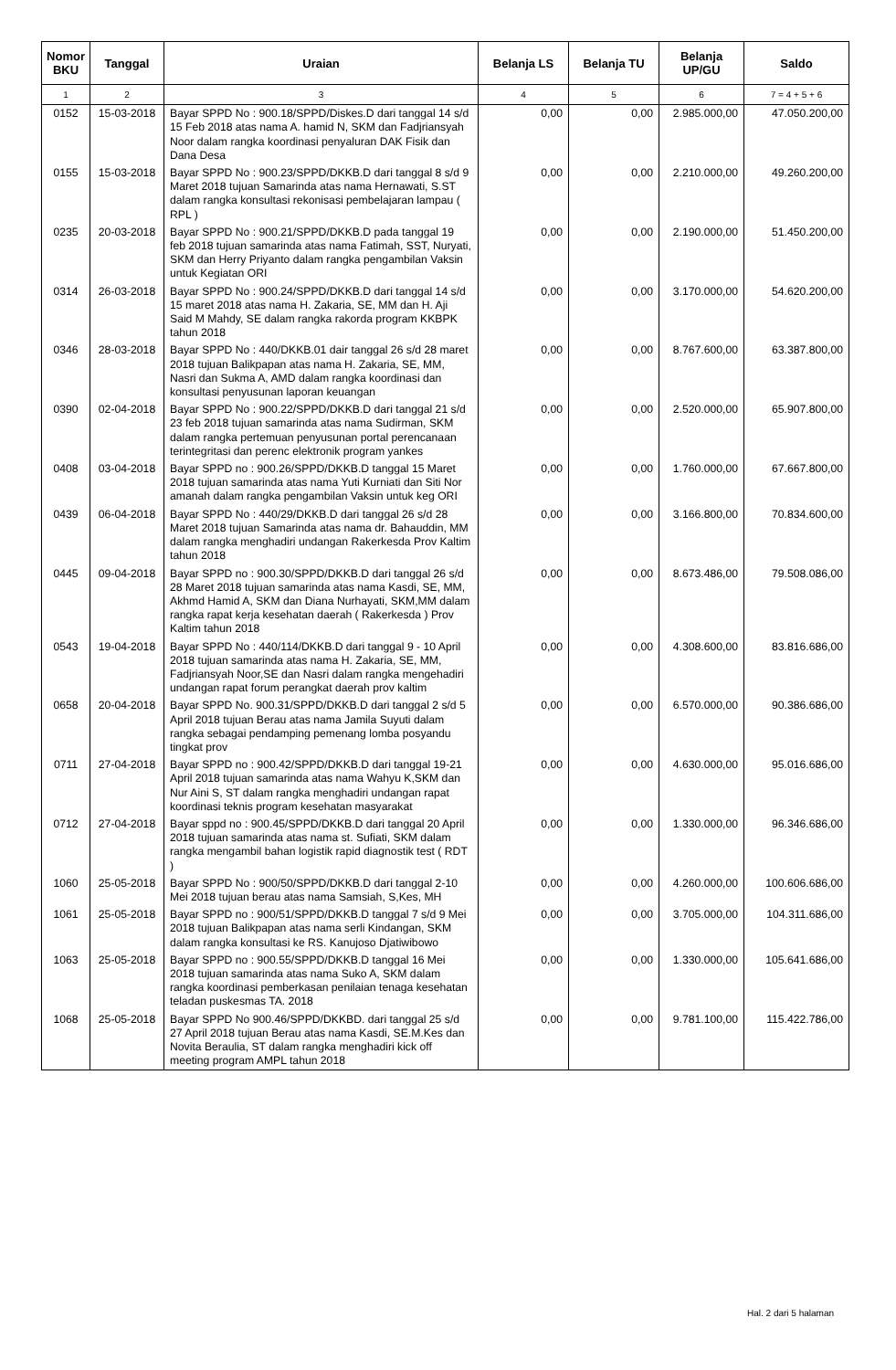| Nomor BKU | Tanggal | Uraian | Belanja LS | Belanja TU | Belanja UP/GU | Saldo |
| --- | --- | --- | --- | --- | --- | --- |
| 1 | 2 | 3 | 4 | 5 | 6 | 7 = 4 + 5 + 6 |
| 0152 | 15-03-2018 | Bayar SPPD No : 900.18/SPPD/Diskes.D dari tanggal 14 s/d 15 Feb 2018 atas nama A. hamid N, SKM dan Fadjriansyah Noor dalam rangka koordinasi penyaluran DAK Fisik dan Dana Desa | 0,00 | 0,00 | 2.985.000,00 | 47.050.200,00 |
| 0155 | 15-03-2018 | Bayar SPPD No : 900.23/SPPD/DKKB.D dari tanggal 8 s/d 9 Maret 2018 tujuan Samarinda atas nama Hernawati, S.ST dalam rangka konsultasi rekonisasi pembelajaran lampau ( RPL ) | 0,00 | 0,00 | 2.210.000,00 | 49.260.200,00 |
| 0235 | 20-03-2018 | Bayar SPPD No : 900.21/SPPD/DKKB.D pada tanggal 19 feb 2018 tujuan samarinda atas nama Fatimah, SST, Nuryati, SKM dan Herry Priyanto dalam rangka pengambilan Vaksin untuk Kegiatan ORI | 0,00 | 0,00 | 2.190.000,00 | 51.450.200,00 |
| 0314 | 26-03-2018 | Bayar SPPD No : 900.24/SPPD/DKKB.D dari tanggal 14 s/d 15 maret 2018 atas nama H. Zakaria, SE, MM dan H. Aji Said M Mahdy, SE dalam rangka rakorda program KKBPK tahun 2018 | 0,00 | 0,00 | 3.170.000,00 | 54.620.200,00 |
| 0346 | 28-03-2018 | Bayar SPPD No : 440/DKKB.01 dair tanggal 26 s/d 28 maret 2018 tujuan Balikpapan atas nama H. Zakaria, SE, MM, Nasri dan Sukma A, AMD dalam rangka koordinasi dan konsultasi penyusunan laporan keuangan | 0,00 | 0,00 | 8.767.600,00 | 63.387.800,00 |
| 0390 | 02-04-2018 | Bayar SPPD No : 900.22/SPPD/DKKB.D dari tanggal 21 s/d 23 feb 2018 tujuan samarinda atas nama Sudirman, SKM dalam rangka pertemuan penyusunan portal perencanaan terintegritasi dan perenc elektronik program yankes | 0,00 | 0,00 | 2.520.000,00 | 65.907.800,00 |
| 0408 | 03-04-2018 | Bayar SPPD no : 900.26/SPPD/DKKB.D tanggal 15 Maret 2018 tujuan samarinda atas nama Yuti Kurniati dan Siti Nor amanah dalam rangka pengambilan Vaksin untuk keg ORI | 0,00 | 0,00 | 1.760.000,00 | 67.667.800,00 |
| 0439 | 06-04-2018 | Bayar SPPD No : 440/29/DKKB.D dari tanggal 26 s/d 28 Maret 2018 tujuan Samarinda atas nama dr. Bahauddin, MM dalam rangka menghadiri undangan Rakerkesda Prov Kaltim tahun 2018 | 0,00 | 0,00 | 3.166.800,00 | 70.834.600,00 |
| 0445 | 09-04-2018 | Bayar SPPD no : 900.30/SPPD/DKKB.D dari tanggal 26 s/d 28 Maret 2018 tujuan samarinda atas nama Kasdi, SE, MM, Akhmd Hamid A, SKM dan Diana Nurhayati, SKM,MM dalam rangka rapat kerja kesehatan daerah ( Rakerkesda ) Prov Kaltim tahun 2018 | 0,00 | 0,00 | 8.673.486,00 | 79.508.086,00 |
| 0543 | 19-04-2018 | Bayar SPPD No : 440/114/DKKB.D dari tanggal 9 - 10 April 2018 tujuan samarinda atas nama H. Zakaria, SE, MM, Fadjriansyah Noor,SE dan Nasri dalam rangka mengehadiri undangan rapat forum perangkat daerah prov kaltim | 0,00 | 0,00 | 4.308.600,00 | 83.816.686,00 |
| 0658 | 20-04-2018 | Bayar SPPD No. 900.31/SPPD/DKKB.D dari tanggal 2 s/d 5 April 2018 tujuan Berau atas nama Jamila Suyuti dalam rangka sebagai pendamping pemenang lomba posyandu tingkat prov | 0,00 | 0,00 | 6.570.000,00 | 90.386.686,00 |
| 0711 | 27-04-2018 | Bayar SPPD no : 900.42/SPPD/DKKB.D dari tanggal 19-21 April 2018 tujuan samarinda atas nama Wahyu K,SKM dan Nur Aini S, ST dalam rangka menghadiri undangan rapat koordinasi teknis program kesehatan masyarakat | 0,00 | 0,00 | 4.630.000,00 | 95.016.686,00 |
| 0712 | 27-04-2018 | Bayar sppd no : 900.45/SPPD/DKKB.D dari tanggal 20 April 2018 tujuan samarinda atas nama st. Sufiati, SKM dalam rangka mengambil bahan logistik rapid diagnostik test ( RDT ) | 0,00 | 0,00 | 1.330.000,00 | 96.346.686,00 |
| 1060 | 25-05-2018 | Bayar SPPD No : 900/50/SPPD/DKKB.D dari tanggal 2-10 Mei 2018 tujuan berau atas nama Samsiah, S,Kes, MH | 0,00 | 0,00 | 4.260.000,00 | 100.606.686,00 |
| 1061 | 25-05-2018 | Bayar SPPD no : 900/51/SPPD/DKKB.D tanggal 7 s/d 9 Mei 2018 tujuan Balikpapan atas nama serli Kindangan, SKM dalam rangka konsultasi ke RS. Kanujoso Djatiwibowo | 0,00 | 0,00 | 3.705.000,00 | 104.311.686,00 |
| 1063 | 25-05-2018 | Bayar SPPD no : 900.55/SPPD/DKKB.D tanggal 16 Mei 2018 tujuan samarinda atas nama Suko A, SKM dalam rangka koordinasi pemberkasan penilaian tenaga kesehatan teladan puskesmas TA. 2018 | 0,00 | 0,00 | 1.330.000,00 | 105.641.686,00 |
| 1068 | 25-05-2018 | Bayar SPPD No 900.46/SPPD/DKKBD. dari tanggal 25 s/d 27 April 2018 tujuan Berau atas nama Kasdi, SE.M.Kes dan Novita Beraulia, ST dalam rangka menghadiri kick off meeting program AMPL tahun 2018 | 0,00 | 0,00 | 9.781.100,00 | 115.422.786,00 |
Hal. 2 dari 5 halaman